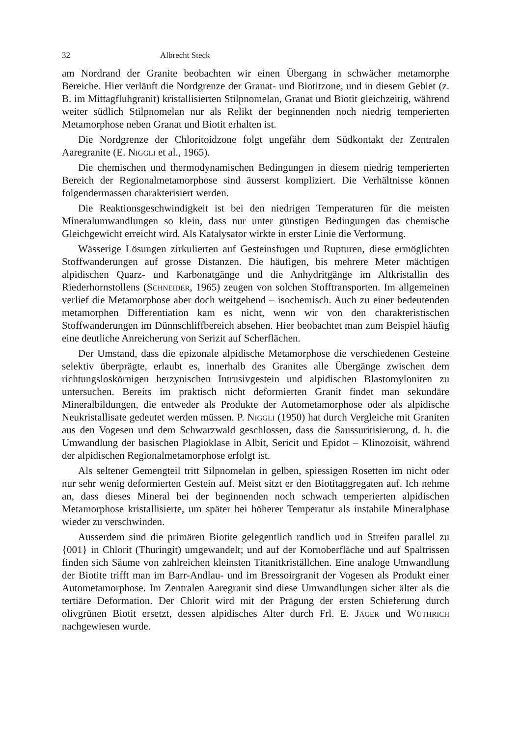32 Albrecht Steck
am Nordrand der Granite beobachten wir einen Übergang in schwächer metamorphe Bereiche. Hier verläuft die Nordgrenze der Granat- und Biotitzone, und in diesem Gebiet (z. B. im Mittagfluhgranit) kristallisierten Stilpnomelan, Granat und Biotit gleichzeitig, während weiter südlich Stilpnomelan nur als Relikt der beginnenden noch niedrig temperierten Metamorphose neben Granat und Biotit erhalten ist.
Die Nordgrenze der Chloritoidzone folgt ungefähr dem Südkontakt der Zentralen Aaregranite (E. Niggli et al., 1965).
Die chemischen und thermodynamischen Bedingungen in diesem niedrig temperierten Bereich der Regionalmetamorphose sind äusserst kompliziert. Die Verhältnisse können folgendermassen charakterisiert werden.
Die Reaktionsgeschwindigkeit ist bei den niedrigen Temperaturen für die meisten Mineralumwandlungen so klein, dass nur unter günstigen Bedingungen das chemische Gleichgewicht erreicht wird. Als Katalysator wirkte in erster Linie die Verformung.
Wässerige Lösungen zirkulierten auf Gesteinsfugen und Rupturen, diese ermöglichten Stoffwanderungen auf grosse Distanzen. Die häufigen, bis mehrere Meter mächtigen alpidischen Quarz- und Karbonatgänge und die Anhydritgänge im Altkristallin des Riederhornstollens (Schneider, 1965) zeugen von solchen Stofftransporten. Im allgemeinen verlief die Metamorphose aber doch weitgehend – isochemisch. Auch zu einer bedeutenden metamorphen Differentiation kam es nicht, wenn wir von den charakteristischen Stoffwanderungen im Dünnschliffbereich absehen. Hier beobachtet man zum Beispiel häufig eine deutliche Anreicherung von Serizit auf Scherflächen.
Der Umstand, dass die epizonale alpidische Metamorphose die verschiedenen Gesteine selektiv überprägte, erlaubt es, innerhalb des Granites alle Übergänge zwischen dem richtungsloskörnigen herzynischen Intrusivgestein und alpidischen Blastomyloniten zu untersuchen. Bereits im praktisch nicht deformierten Granit findet man sekundäre Mineralbildungen, die entweder als Produkte der Autometamorphose oder als alpidische Neukristallisate gedeutet werden müssen. P. Niggli (1950) hat durch Vergleiche mit Graniten aus den Vogesen und dem Schwarzwald geschlossen, dass die Saussuritisierung, d. h. die Umwandlung der basischen Plagioklase in Albit, Sericit und Epidot – Klinozoisit, während der alpidischen Regionalmetamorphose erfolgt ist.
Als seltener Gemengteil tritt Silpnomelan in gelben, spiessigen Rosetten im nicht oder nur sehr wenig deformierten Gestein auf. Meist sitzt er den Biotitaggregaten auf. Ich nehme an, dass dieses Mineral bei der beginnenden noch schwach temperierten alpidischen Metamorphose kristallisierte, um später bei höherer Temperatur als instabile Mineralphase wieder zu verschwinden.
Ausserdem sind die primären Biotite gelegentlich randlich und in Streifen parallel zu {001} in Chlorit (Thuringit) umgewandelt; und auf der Kornoberfläche und auf Spaltrissen finden sich Säume von zahlreichen kleinsten Titanitkriställchen. Eine analoge Umwandlung der Biotite trifft man im Barr-Andlau- und im Bressoirgranit der Vogesen als Produkt einer Autometamorphose. Im Zentralen Aaregranit sind diese Umwandlungen sicher älter als die tertiäre Deformation. Der Chlorit wird mit der Prägung der ersten Schieferung durch olivgrünen Biotit ersetzt, dessen alpidisches Alter durch Frl. E. Jäger und Wüthrich nachgewiesen wurde.